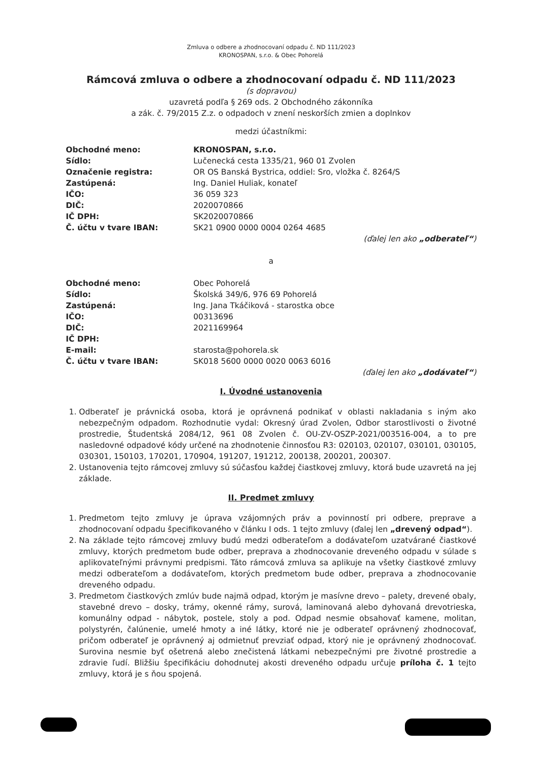Zmluva o odbere a zhodnocovaní odpadu č. ND 111/2023
KRONOSPAN, s.r.o. & Obec Pohorelá
Rámcová zmluva o odbere a zhodnocovaní odpadu č. ND 111/2023
(s dopravou)
uzavretá podľa § 269 ods. 2 Obchodného zákonníka
a zák. č. 79/2015 Z.z. o odpadoch v znení neskorších zmien a doplnkov
medzi účastníkmi:
| Obchodné meno: | KRONOSPAN, s.r.o. |
| Sídlo: | Lučenecká cesta 1335/21, 960 01 Zvolen |
| Označenie registra: | OR OS Banská Bystrica, oddiel: Sro, vložka č. 8264/S |
| Zastúpená: | Ing. Daniel Huliak, konateľ |
| IČO: | 36 059 323 |
| DIČ: | 2020070866 |
| IČ DPH: | SK2020070866 |
| Č. účtu v tvare IBAN: | SK21 0900 0000 0004 0264 4685 |
(ďalej len ako „odberateľ“)
a
| Obchodné meno: | Obec Pohorelá |
| Sídlo: | Školská 349/6, 976 69 Pohorelá |
| Zastúpená: | Ing. Jana Tkáčiková - starostka obce |
| IČO: | 00313696 |
| DIČ: | 2021169964 |
| IČ DPH: | |
| E-mail: | starosta@pohorela.sk |
| Č. účtu v tvare IBAN: | SK018 5600 0000 0020 0063 6016 |
(ďalej len ako „dodávateľ“)
I. Úvodné ustanovenia
1. Odberateľ je právnická osoba, ktorá je oprávnená podnikať v oblasti nakladania s iným ako nebezpečným odpadom. Rozhodnutie vydal: Okresný úrad Zvolen, Odbor starostlivosti o životné prostredie, Študentská 2084/12, 961 08 Zvolen č. OU-ZV-OSZP-2021/003516-004, a to pre nasledovné odpadové kódy určené na zhodnotenie činnosťou R3: 020103, 020107, 030101, 030105, 030301, 150103, 170201, 170904, 191207, 191212, 200138, 200201, 200307.
2. Ustanovenia tejto rámcovej zmluvy sú súčasťou každej čiastkovej zmluvy, ktorá bude uzavretá na jej základe.
II. Predmet zmluvy
1. Predmetom tejto zmluvy je úprava vzájomných práv a povinností pri odbere, preprave a zhodnocovaní odpadu špecifikovaného v článku I ods. 1 tejto zmluvy (ďalej len „drevený odpad“).
2. Na základe tejto rámcovej zmluvy budú medzi odberateľom a dodávateľom uzatvárané čiastkové zmluvy, ktorých predmetom bude odber, preprava a zhodnocovanie dreveného odpadu v súlade s aplikovateľnými právnymi predpismi. Táto rámcová zmluva sa aplikuje na všetky čiastkové zmluvy medzi odberateľom a dodávateľom, ktorých predmetom bude odber, preprava a zhodnocovanie dreveného odpadu.
3. Predmetom čiastkových zmlúv bude najmä odpad, ktorým je masívne drevo – palety, drevené obaly, stavebné drevo – dosky, trámy, okenné rámy, surová, laminovaná alebo dyhovaná drevotrieska, komunálny odpad - nábytok, postele, stoly a pod. Odpad nesmie obsahovať kamene, molitan, polystyrén, čalúnenie, umelé hmoty a iné látky, ktoré nie je odberateľ oprávnený zhodnocovať, pričom odberateľ je oprávnený aj odmietnuť prevziať odpad, ktorý nie je oprávnený zhodnocovať. Surovina nesmie byť ošetrená alebo znečistená látkami nebezpečnými pre životné prostredie a zdravie ľudí. Bližšiu špecifikáciu dohodnutej akosti dreveného odpadu určuje príloha č. 1 tejto zmluvy, ktorá je s ňou spojená.